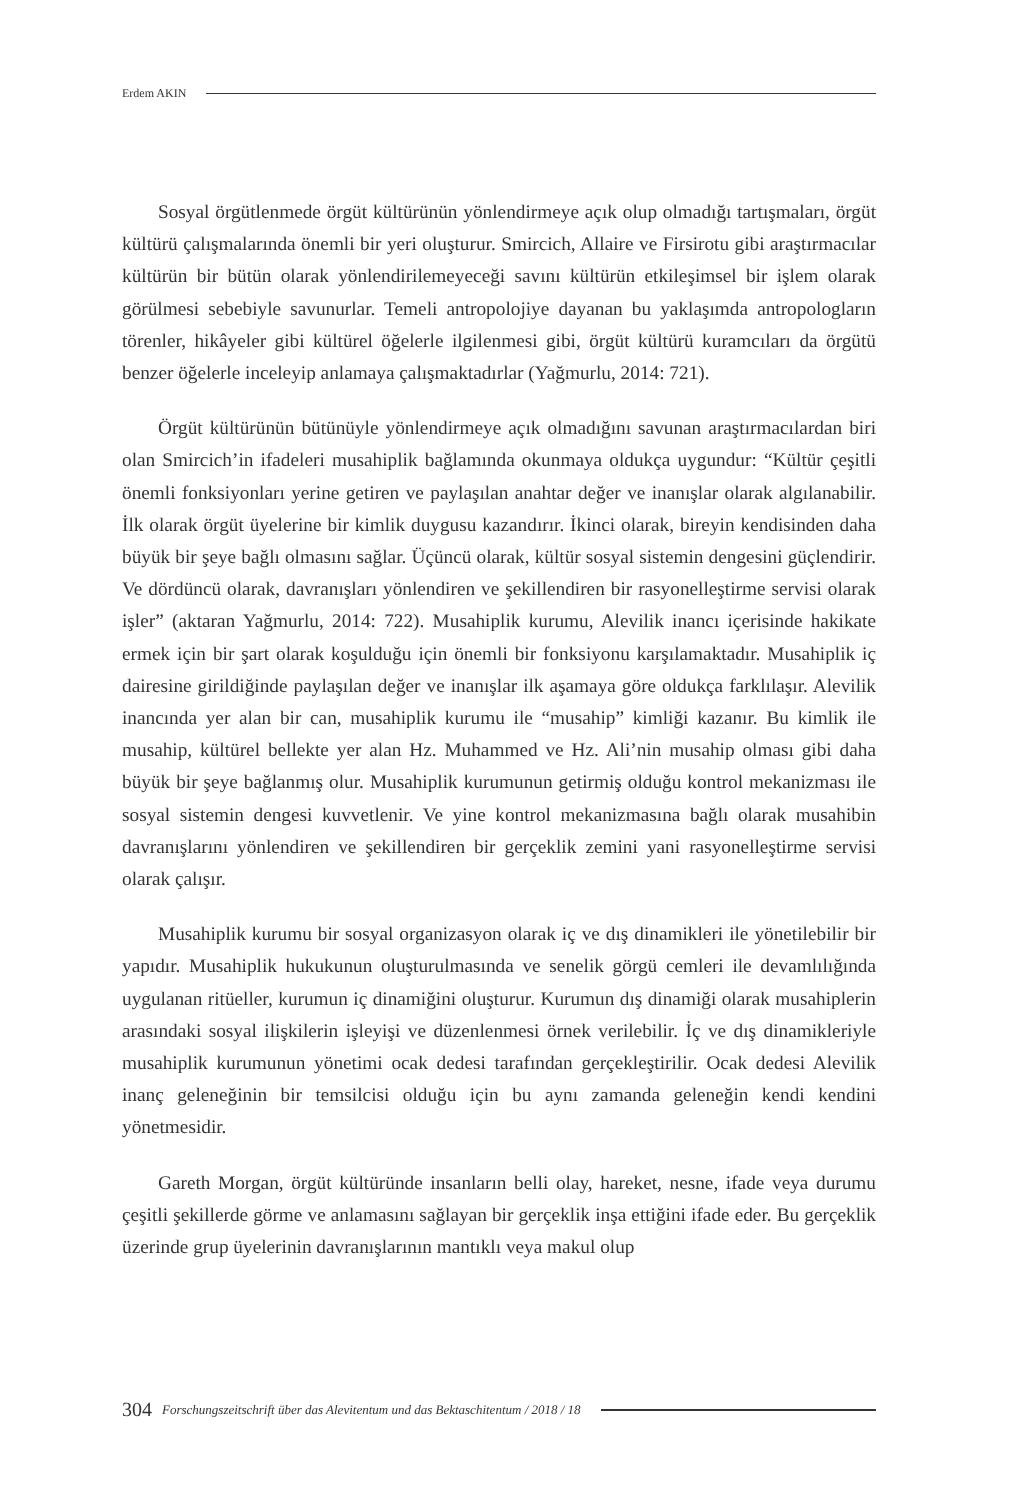Erdem AKIN
Sosyal örgütlenmede örgüt kültürünün yönlendirmeye açık olup olmadığı tartışmaları, örgüt kültürü çalışmalarında önemli bir yeri oluşturur. Smircich, Allaire ve Firsirotu gibi araştırmacılar kültürün bir bütün olarak yönlendirilemeyeceği savını kültürün etkileşimsel bir işlem olarak görülmesi sebebiyle savunurlar. Temeli antropolojiye dayanan bu yaklaşımda antropologların törenler, hikâyeler gibi kültürel öğelerle ilgilenmesi gibi, örgüt kültürü kuramcıları da örgütü benzer öğelerle inceleyip anlamaya çalışmaktadırlar (Yağmurlu, 2014: 721).
Örgüt kültürünün bütünüyle yönlendirmeye açık olmadığını savunan araştırmacılardan biri olan Smircich’in ifadeleri musahiplik bağlamında okunmaya oldukça uygundur: “Kültür çeşitli önemli fonksiyonları yerine getiren ve paylaşılan anahtar değer ve inanışlar olarak algılanabilir. İlk olarak örgüt üyelerine bir kimlik duygusu kazandırır. İkinci olarak, bireyin kendisinden daha büyük bir şeye bağlı olmasını sağlar. Üçüncü olarak, kültür sosyal sistemin dengesini güçlendirir. Ve dördüncü olarak, davranışları yönlendiren ve şekillendiren bir rasyonelleştirme servisi olarak işler” (aktaran Yağmurlu, 2014: 722). Musahiplik kurumu, Alevilik inancı içerisinde hakikate ermek için bir şart olarak koşulduğu için önemli bir fonksiyonu karşılamaktadır. Musahiplik iç dairesine girildiğinde paylaşılan değer ve inanışlar ilk aşamaya göre oldukça farklılaşır. Alevilik inancında yer alan bir can, musahiplik kurumu ile “musahip” kimliği kazanır. Bu kimlik ile musahip, kültürel bellekte yer alan Hz. Muhammed ve Hz. Ali’nin musahip olması gibi daha büyük bir şeye bağlanmış olur. Musahiplik kurumunun getirmiş olduğu kontrol mekanizması ile sosyal sistemin dengesi kuvvetlenir. Ve yine kontrol mekanizmasına bağlı olarak musahibin davranışlarını yönlendiren ve şekillendiren bir gerçeklik zemini yani rasyonelleştirme servisi olarak çalışır.
Musahiplik kurumu bir sosyal organizasyon olarak iç ve dış dinamikleri ile yönetilebilir bir yapıdır. Musahiplik hukukunun oluşturulmasında ve senelik görgü cemleri ile devamlılığında uygulanan ritüeller, kurumun iç dinamiğini oluşturur. Kurumun dış dinamiği olarak musahiplerin arasındaki sosyal ilişkilerin işleyişi ve düzenlenmesi örnek verilebilir. İç ve dış dinamikleriyle musahiplik kurumunun yönetimi ocak dedesi tarafından gerçekleştirilir. Ocak dedesi Alevilik inanç geleneğinin bir temsilcisi olduğu için bu aynı zamanda geleneğin kendi kendini yönetmesidir.
Gareth Morgan, örgüt kültüründe insanların belli olay, hareket, nesne, ifade veya durumu çeşitli şekillerde görme ve anlamasını sağlayan bir gerçeklik inşa ettiğini ifade eder. Bu gerçeklik üzerinde grup üyelerinin davranışlarının mantıklı veya makul olup
304 Forschungszeitschrift über das Alevitentum und das Bektaschitentum / 2018 / 18